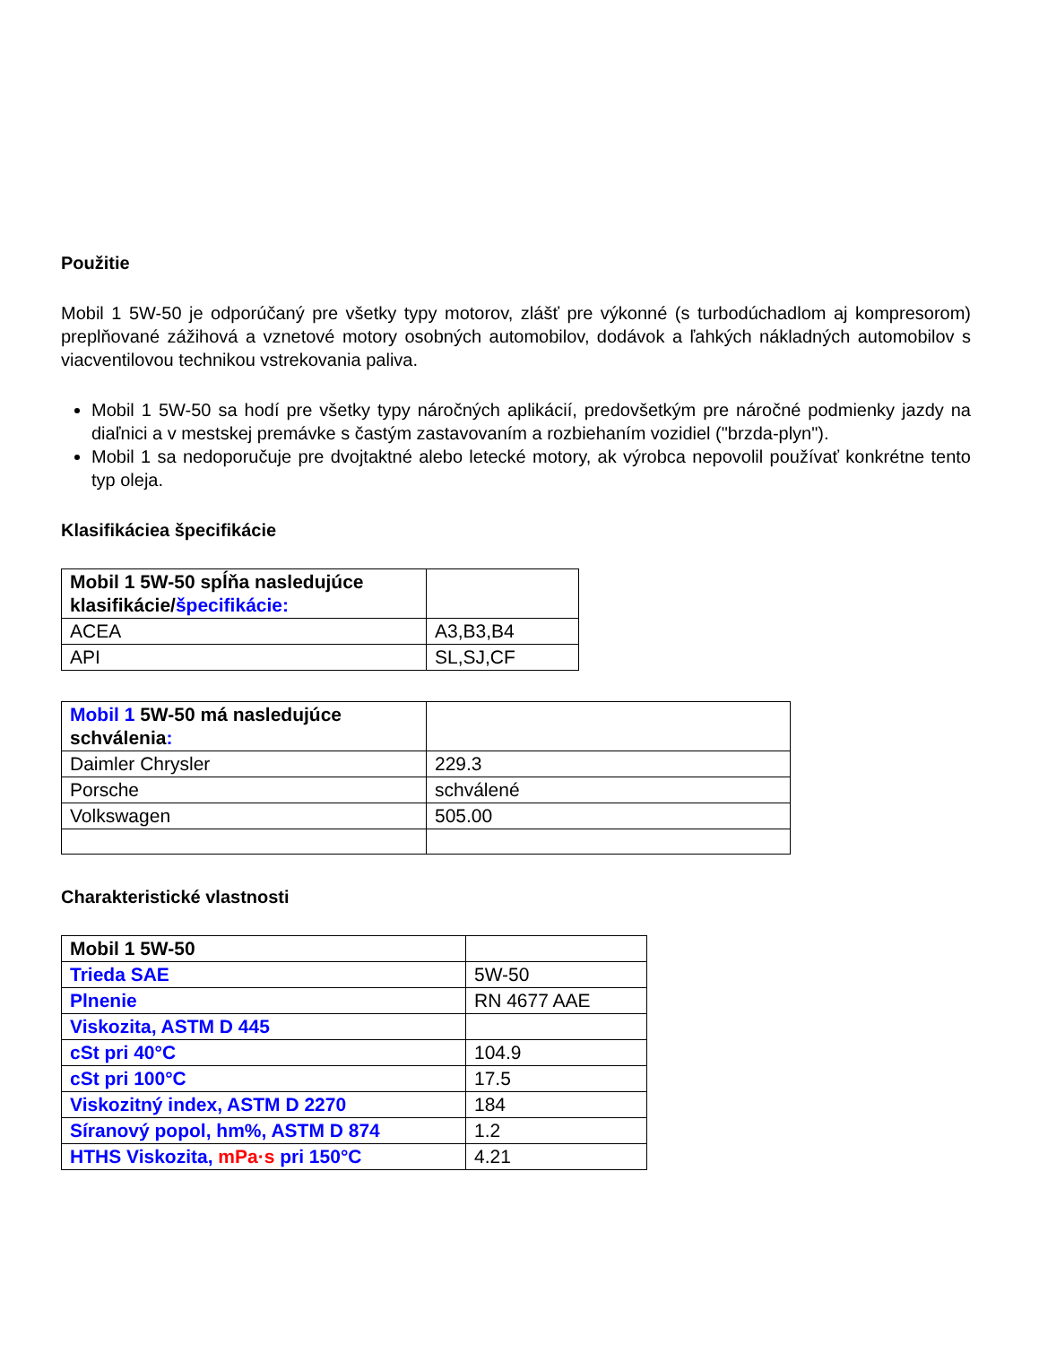Použitie
Mobil 1 5W-50 je odporúčaný pre všetky typy motorov, zlášť pre výkonné (s turbodúchadlom aj kompresorom) preplňované zážihová a vznetové motory osobných automobilov, dodávok a ľahkých nákladných automobilov s viacventilovou technikou vstrekovania paliva.
Mobil 1 5W-50 sa hodí pre všetky typy náročných aplikácií, predovšetkým pre náročné podmienky jazdy na diaľnici a v mestskej premávke s častým zastavovaním a rozbiehaním vozidiel ("brzda-plyn").
Mobil 1 sa nedoporučuje pre dvojtaktné alebo letecké motory, ak výrobca nepovolil používať konkrétne tento typ oleja.
Klasifikáciea špecifikácie
| Mobil 1 5W-50 spĺňa nasledujúce klasifikácie/ špecifikácie: | |
| ACEA | A3,B3,B4 |
| API | SL,SJ,CF |
| Mobil 1 5W-50 má nasledujúce schválenia : | |
| Daimler Chrysler | 229.3 |
| Porsche | schválené |
| Volkswagen | 505.00 |
Charakteristické vlastnosti
| Mobil 1 5W-50 | |
| Trieda SAE | 5W-50 |
| Plnenie | RN 4677 AAE |
| Viskozita, ASTM D 445 | |
| cSt pri 40°C | 104.9 |
| cSt pri 100°C | 17.5 |
| Viskozitný index, ASTM D 2270 | 184 |
| Síranový popol, hm%, ASTM D 874 | 1.2 |
| HTHS Viskozita, mPa·s pri 150°C | 4.21 |